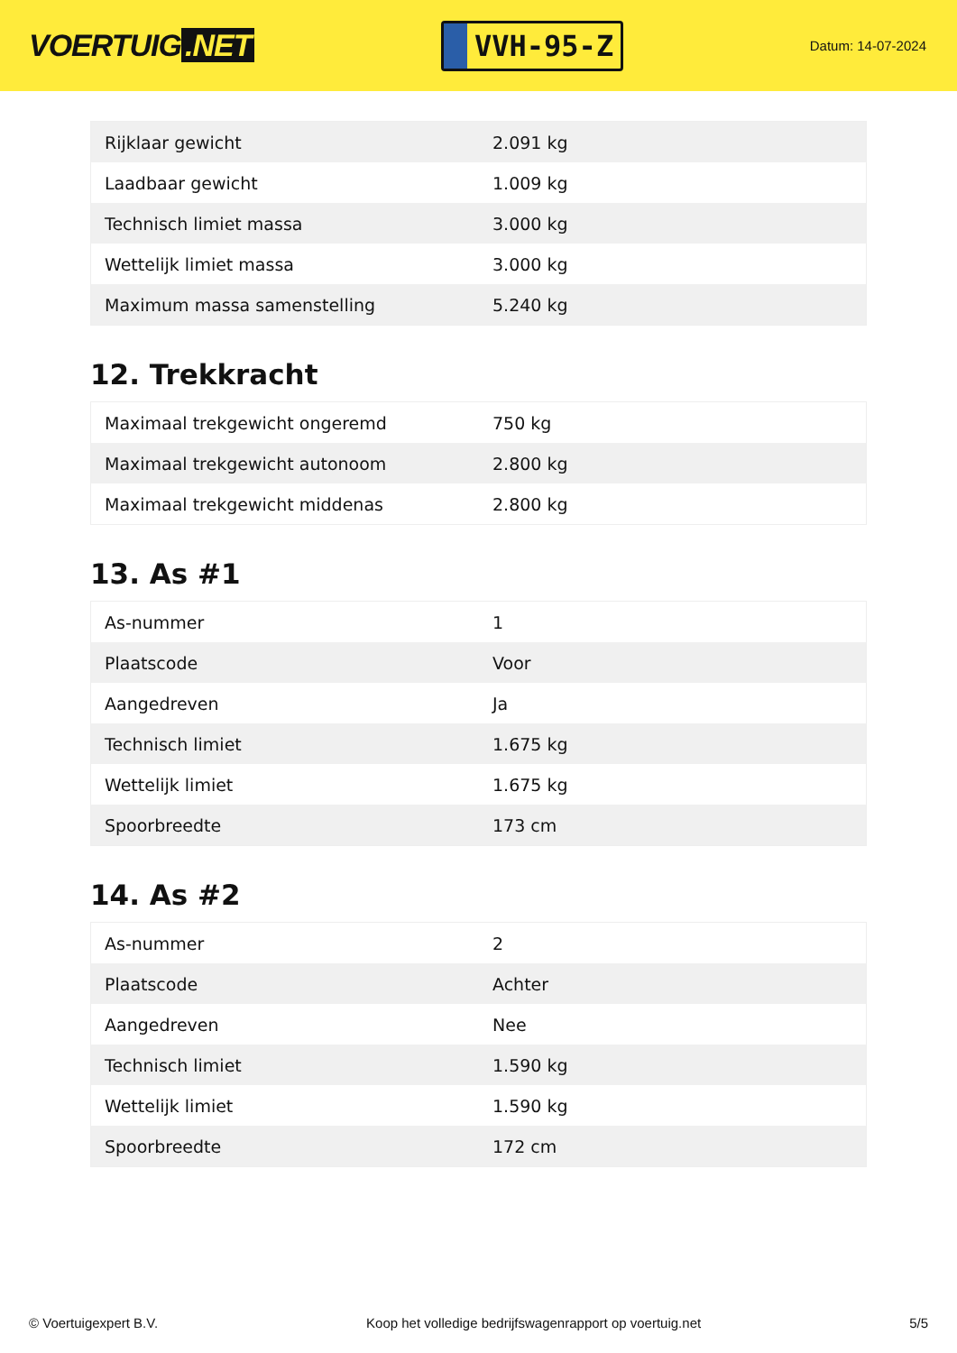VOERTUIG.NET
VVH-95-Z
Datum: 14-07-2024
| Rijklaar gewicht | 2.091 kg |
| Laadbaar gewicht | 1.009 kg |
| Technisch limiet massa | 3.000 kg |
| Wettelijk limiet massa | 3.000 kg |
| Maximum massa samenstelling | 5.240 kg |
12. Trekkracht
| Maximaal trekgewicht ongeremd | 750 kg |
| Maximaal trekgewicht autonoom | 2.800 kg |
| Maximaal trekgewicht middenas | 2.800 kg |
13. As #1
| As-nummer | 1 |
| Plaatscode | Voor |
| Aangedreven | Ja |
| Technisch limiet | 1.675 kg |
| Wettelijk limiet | 1.675 kg |
| Spoorbreedte | 173 cm |
14. As #2
| As-nummer | 2 |
| Plaatscode | Achter |
| Aangedreven | Nee |
| Technisch limiet | 1.590 kg |
| Wettelijk limiet | 1.590 kg |
| Spoorbreedte | 172 cm |
© Voertuigexpert B.V. Koop het volledige bedrijfswagenrapport op voertuig.net 5/5